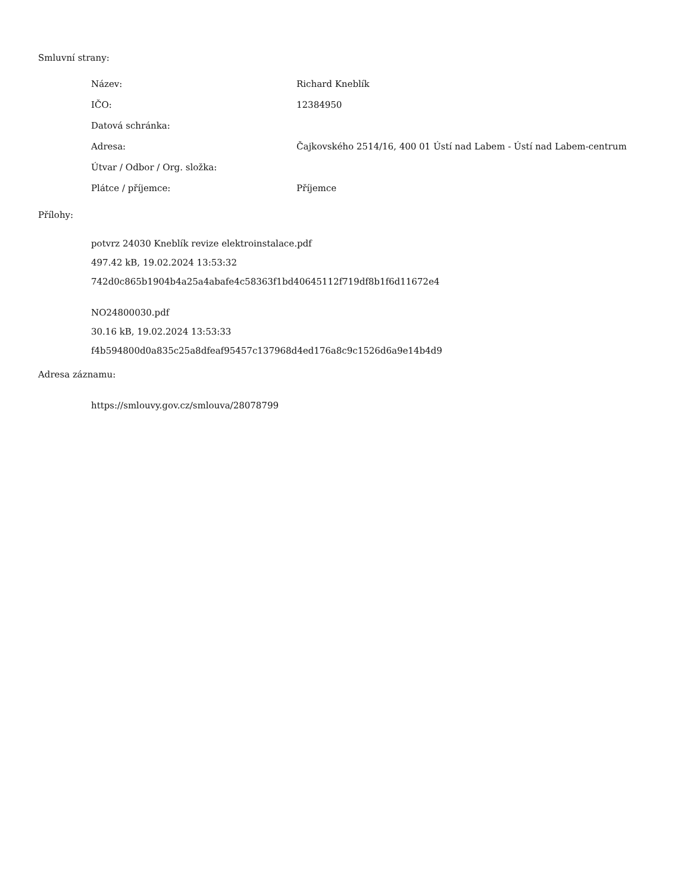Smluvní strany:
| Název: | Richard Kneblík |
| IČO: | 12384950 |
| Datová schránka: | |
| Adresa: | Čajkovského 2514/16, 400 01 Ústí nad Labem - Ústí nad Labem-centrum |
| Útvar / Odbor / Org. složka: | |
| Plátce / příjemce: | Příjemce |
Přílohy:
potvrz 24030 Kneblík revize elektroinstalace.pdf
497.42 kB, 19.02.2024 13:53:32
742d0c865b1904b4a25a4abafe4c58363f1bd40645112f719df8b1f6d11672e4
NO24800030.pdf
30.16 kB, 19.02.2024 13:53:33
f4b594800d0a835c25a8dfeaf95457c137968d4ed176a8c9c1526d6a9e14b4d9
Adresa záznamu:
https://smlouvy.gov.cz/smlouva/28078799